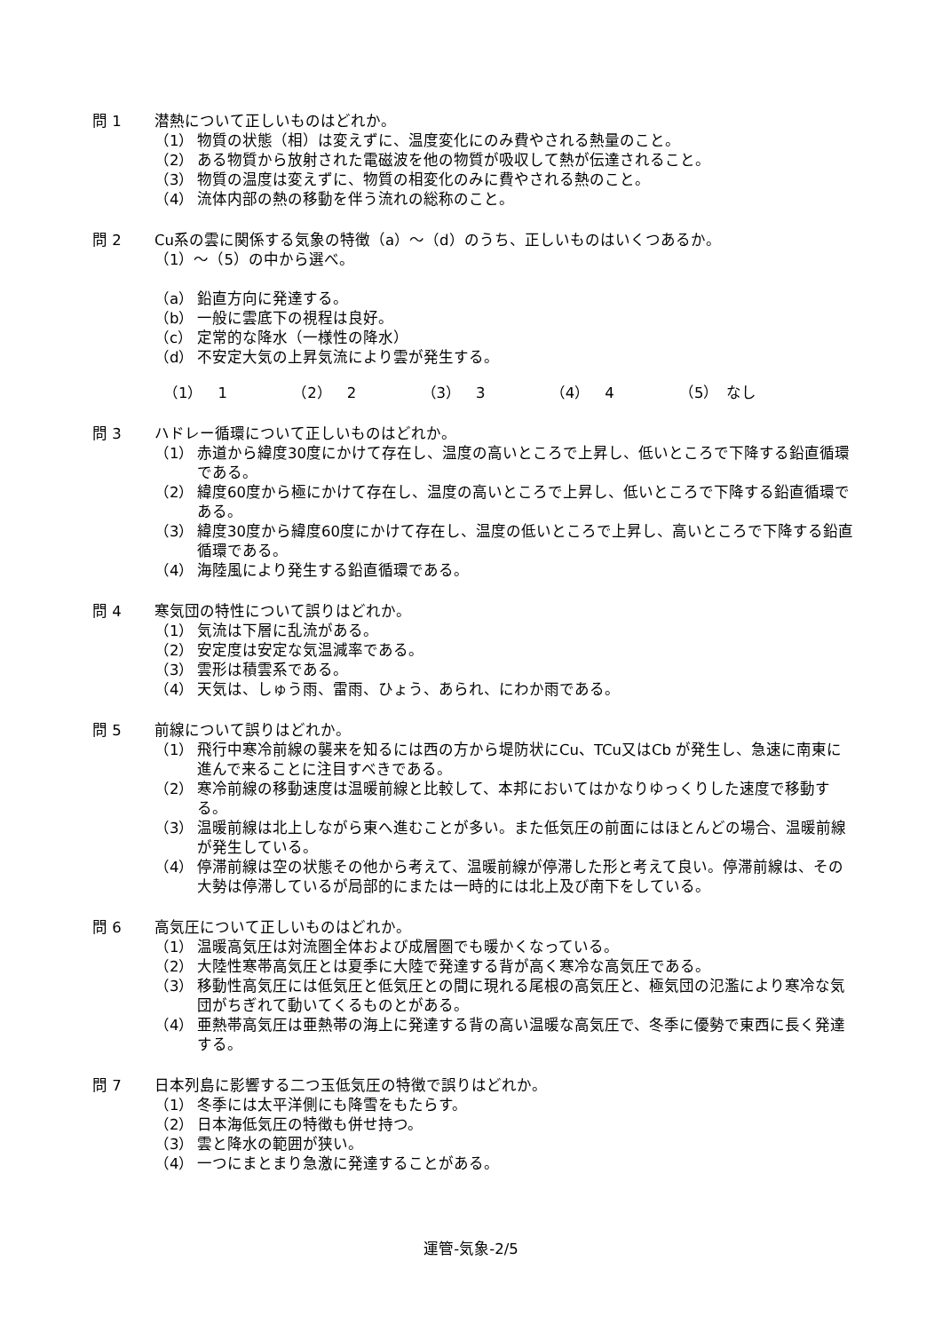問 1 潜熱について正しいものはどれか。
（1） 物質の状態（相）は変えずに、温度変化にのみ費やされる熱量のこと。
（2） ある物質から放射された電磁波を他の物質が吸収して熱が伝達されること。
（3） 物質の温度は変えずに、物質の相変化のみに費やされる熱のこと。
（4） 流体内部の熱の移動を伴う流れの総称のこと。
問 2 Cu系の雲に関係する気象の特徴（a）～（d）のうち、正しいものはいくつあるか。
（1）～（5）の中から選べ。
（a） 鉛直方向に発達する。
（b） 一般に雲底下の視程は良好。
（c） 定常的な降水（一様性の降水）
（d） 不安定大気の上昇気流により雲が発生する。
（1）　1 （2）　2 （3）　3 （4）　4 （5）　なし
問 3 ハドレー循環について正しいものはどれか。
（1） 赤道から緯度30度にかけて存在し、温度の高いところで上昇し、低いところで下降する鉛直循環である。
（2） 緯度60度から極にかけて存在し、温度の高いところで上昇し、低いところで下降する鉛直循環である。
（3） 緯度30度から緯度60度にかけて存在し、温度の低いところで上昇し、高いところで下降する鉛直循環である。
（4） 海陸風により発生する鉛直循環である。
問 4 寒気団の特性について誤りはどれか。
（1） 気流は下層に乱流がある。
（2） 安定度は安定な気温減率である。
（3） 雲形は積雲系である。
（4） 天気は、しゅう雨、雷雨、ひょう、あられ、にわか雨である。
問 5 前線について誤りはどれか。
（1） 飛行中寒冷前線の襲来を知るには西の方から堤防状にCu、TCu又はCb が発生し、急速に南東に進んで来ることに注目すべきである。
（2） 寒冷前線の移動速度は温暖前線と比較して、本邦においてはかなりゆっくりした速度で移動する。
（3） 温暖前線は北上しながら東へ進むことが多い。また低気圧の前面にはほとんどの場合、温暖前線が発生している。
（4） 停滞前線は空の状態その他から考えて、温暖前線が停滞した形と考えて良い。停滞前線は、その大勢は停滞しているが局部的にまたは一時的には北上及び南下をしている。
問 6 高気圧について正しいものはどれか。
（1） 温暖高気圧は対流圏全体および成層圏でも暖かくなっている。
（2） 大陸性寒帯高気圧とは夏季に大陸で発達する背が高く寒冷な高気圧である。
（3） 移動性高気圧には低気圧と低気圧との間に現れる尾根の高気圧と、極気団の氾濫により寒冷な気団がちぎれて動いてくるものとがある。
（4） 亜熱帯高気圧は亜熱帯の海上に発達する背の高い温暖な高気圧で、冬季に優勢で東西に長く発達する。
問 7 日本列島に影響する二つ玉低気圧の特徴で誤りはどれか。
（1） 冬季には太平洋側にも降雪をもたらす。
（2） 日本海低気圧の特徴も併せ持つ。
（3） 雲と降水の範囲が狭い。
（4） 一つにまとまり急激に発達することがある。
運管-気象-2/5